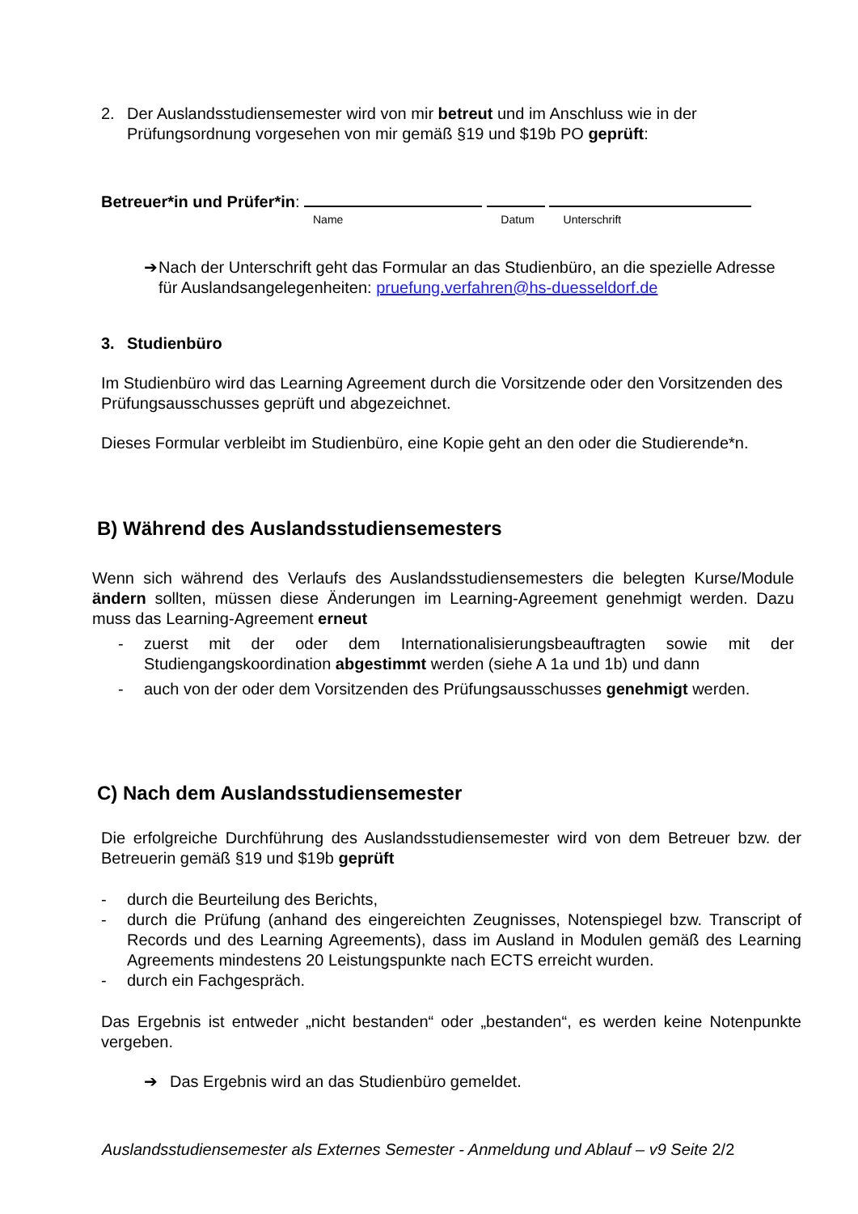2. Der Auslandsstudiensemester wird von mir betreut und im Anschluss wie in der Prüfungsordnung vorgesehen von mir gemäß §19 und $19b PO geprüft:
Betreuer*in und Prüfer*in:
Name Datum Unterschrift
➔ Nach der Unterschrift geht das Formular an das Studienbüro, an die spezielle Adresse für Auslandsangelegenheiten: pruefung.verfahren@hs-duesseldorf.de
3. Studienbüro
Im Studienbüro wird das Learning Agreement durch die Vorsitzende oder den Vorsitzenden des Prüfungsausschusses geprüft und abgezeichnet.
Dieses Formular verbleibt im Studienbüro, eine Kopie geht an den oder die Studierende*n.
B) Während des Auslandsstudiensemesters
Wenn sich während des Verlaufs des Auslandsstudiensemesters die belegten Kurse/Module ändern sollten, müssen diese Änderungen im Learning-Agreement genehmigt werden. Dazu muss das Learning-Agreement erneut
- zuerst mit der oder dem Internationalisierungsbeauftragten sowie mit der Studiengangskoordination abgestimmt werden (siehe A 1a und 1b) und dann
- auch von der oder dem Vorsitzenden des Prüfungsausschusses genehmigt werden.
C) Nach dem Auslandsstudiensemester
Die erfolgreiche Durchführung des Auslandsstudiensemester wird von dem Betreuer bzw. der Betreuerin gemäß §19 und $19b geprüft
- durch die Beurteilung des Berichts,
- durch die Prüfung (anhand des eingereichten Zeugnisses, Notenspiegel bzw. Transcript of Records und des Learning Agreements), dass im Ausland in Modulen gemäß des Learning Agreements mindestens 20 Leistungspunkte nach ECTS erreicht wurden.
- durch ein Fachgespräch.
Das Ergebnis ist entweder „nicht bestanden“ oder „bestanden“, es werden keine Notenpunkte vergeben.
➔ Das Ergebnis wird an das Studienbüro gemeldet.
Auslandsstudiensemester als Externes Semester - Anmeldung und Ablauf – v9 Seite 2/2